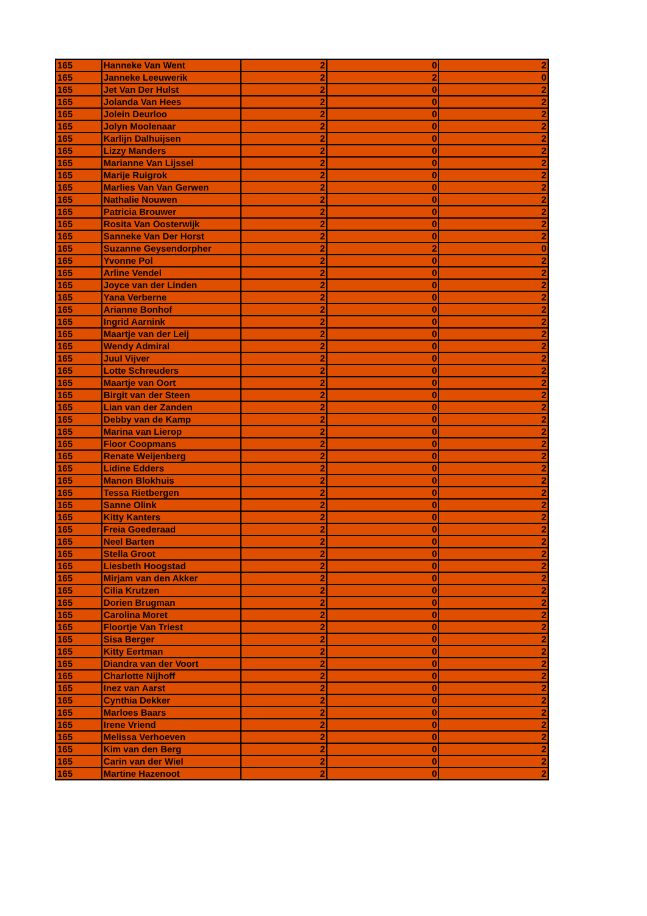| 165 | Hanneke Van Went | 2 | 0 | 2 |
| 165 | Janneke Leeuwerik | 2 | 2 | 0 |
| 165 | Jet Van Der Hulst | 2 | 0 | 2 |
| 165 | Jolanda Van Hees | 2 | 0 | 2 |
| 165 | Jolein Deurloo | 2 | 0 | 2 |
| 165 | Jolyn Moolenaar | 2 | 0 | 2 |
| 165 | Karlijn Dalhuijsen | 2 | 0 | 2 |
| 165 | Lizzy Manders | 2 | 0 | 2 |
| 165 | Marianne Van Lijssel | 2 | 0 | 2 |
| 165 | Marije Ruigrok | 2 | 0 | 2 |
| 165 | Marlies Van Van Gerwen | 2 | 0 | 2 |
| 165 | Nathalie Nouwen | 2 | 0 | 2 |
| 165 | Patricia Brouwer | 2 | 0 | 2 |
| 165 | Rosita Van Oosterwijk | 2 | 0 | 2 |
| 165 | Sanneke Van Der Horst | 2 | 0 | 2 |
| 165 | Suzanne Geysendorpher | 2 | 2 | 0 |
| 165 | Yvonne Pol | 2 | 0 | 2 |
| 165 | Arline Vendel | 2 | 0 | 2 |
| 165 | Joyce van der Linden | 2 | 0 | 2 |
| 165 | Yana Verberne | 2 | 0 | 2 |
| 165 | Arianne Bonhof | 2 | 0 | 2 |
| 165 | Ingrid Aarnink | 2 | 0 | 2 |
| 165 | Maartje van der Leij | 2 | 0 | 2 |
| 165 | Wendy Admiral | 2 | 0 | 2 |
| 165 | Juul Vijver | 2 | 0 | 2 |
| 165 | Lotte Schreuders | 2 | 0 | 2 |
| 165 | Maartje van Oort | 2 | 0 | 2 |
| 165 | Birgit van der Steen | 2 | 0 | 2 |
| 165 | Lian van der Zanden | 2 | 0 | 2 |
| 165 | Debby van de Kamp | 2 | 0 | 2 |
| 165 | Marina van Lierop | 2 | 0 | 2 |
| 165 | Floor Coopmans | 2 | 0 | 2 |
| 165 | Renate Weijenberg | 2 | 0 | 2 |
| 165 | Lidine Edders | 2 | 0 | 2 |
| 165 | Manon Blokhuis | 2 | 0 | 2 |
| 165 | Tessa Rietbergen | 2 | 0 | 2 |
| 165 | Sanne Olink | 2 | 0 | 2 |
| 165 | Kitty Kanters | 2 | 0 | 2 |
| 165 | Freia Goederaad | 2 | 0 | 2 |
| 165 | Neel Barten | 2 | 0 | 2 |
| 165 | Stella Groot | 2 | 0 | 2 |
| 165 | Liesbeth Hoogstad | 2 | 0 | 2 |
| 165 | Mirjam van den Akker | 2 | 0 | 2 |
| 165 | Cilia Krutzen | 2 | 0 | 2 |
| 165 | Dorien Brugman | 2 | 0 | 2 |
| 165 | Carolina Moret | 2 | 0 | 2 |
| 165 | Floortje Van Triest | 2 | 0 | 2 |
| 165 | Sisa Berger | 2 | 0 | 2 |
| 165 | Kitty Eertman | 2 | 0 | 2 |
| 165 | Diandra van der Voort | 2 | 0 | 2 |
| 165 | Charlotte Nijhoff | 2 | 0 | 2 |
| 165 | Inez van Aarst | 2 | 0 | 2 |
| 165 | Cynthia Dekker | 2 | 0 | 2 |
| 165 | Marloes Baars | 2 | 0 | 2 |
| 165 | Irene Vriend | 2 | 0 | 2 |
| 165 | Melissa Verhoeven | 2 | 0 | 2 |
| 165 | Kim van den Berg | 2 | 0 | 2 |
| 165 | Carin van der Wiel | 2 | 0 | 2 |
| 165 | Martine Hazenoot | 2 | 0 | 2 |